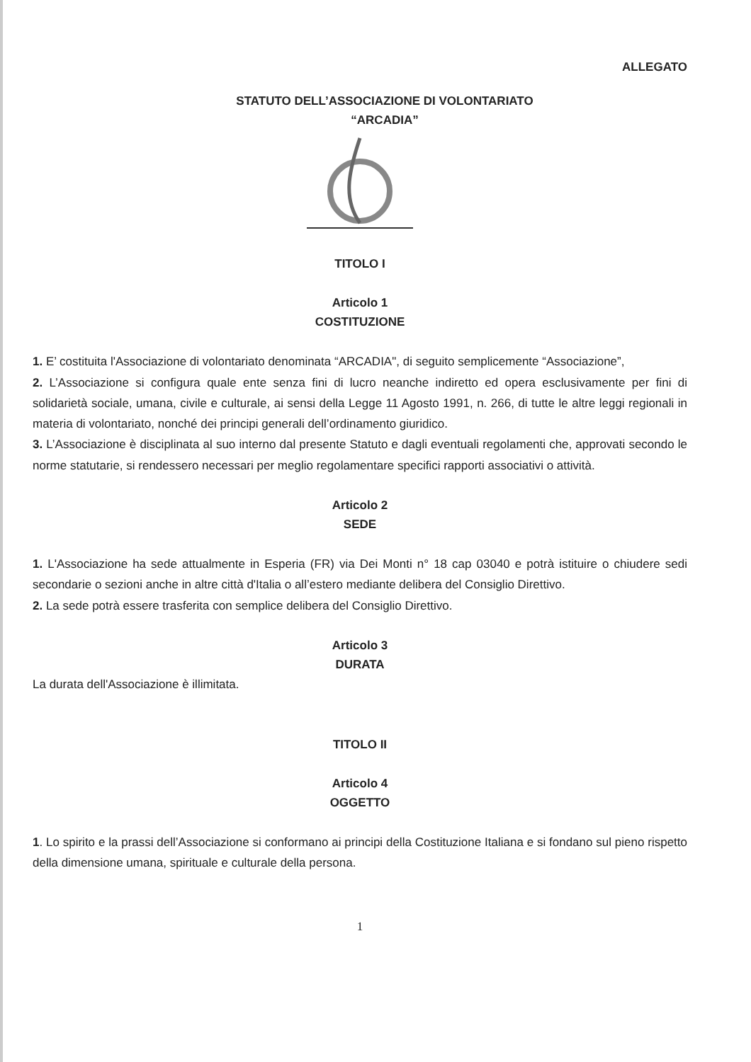ALLEGATO
STATUTO DELL’ASSOCIAZIONE DI VOLONTARIATO
“ARCADIA”
TITOLO I
Articolo 1
COSTITUZIONE
1. E’ costituita l'Associazione di volontariato denominata “ARCADIA", di seguito semplicemente “Associazione”,
2. L’Associazione si configura quale ente senza fini di lucro neanche indiretto ed opera esclusivamente per fini di solidarietà sociale, umana, civile e culturale, ai sensi della Legge 11 Agosto 1991, n. 266, di tutte le altre leggi regionali in materia di volontariato, nonché dei principi generali dell’ordinamento giuridico.
3. L’Associazione è disciplinata al suo interno dal presente Statuto e dagli eventuali regolamenti che, approvati secondo le norme statutarie, si rendessero necessari per meglio regolamentare specifici rapporti associativi o attività.
Articolo 2
SEDE
1. L'Associazione ha sede attualmente in Esperia (FR) via Dei Monti n° 18 cap 03040 e potrà istituire o chiudere sedi secondarie o sezioni anche in altre città d'Italia o all’estero mediante delibera del Consiglio Direttivo.
2. La sede potrà essere trasferita con semplice delibera del Consiglio Direttivo.
Articolo 3
DURATA
La durata dell'Associazione è illimitata.
TITOLO II
Articolo 4
OGGETTO
1. Lo spirito e la prassi dell’Associazione si conformano ai principi della Costituzione Italiana e si fondano sul pieno rispetto della dimensione umana, spirituale e culturale della persona.
1